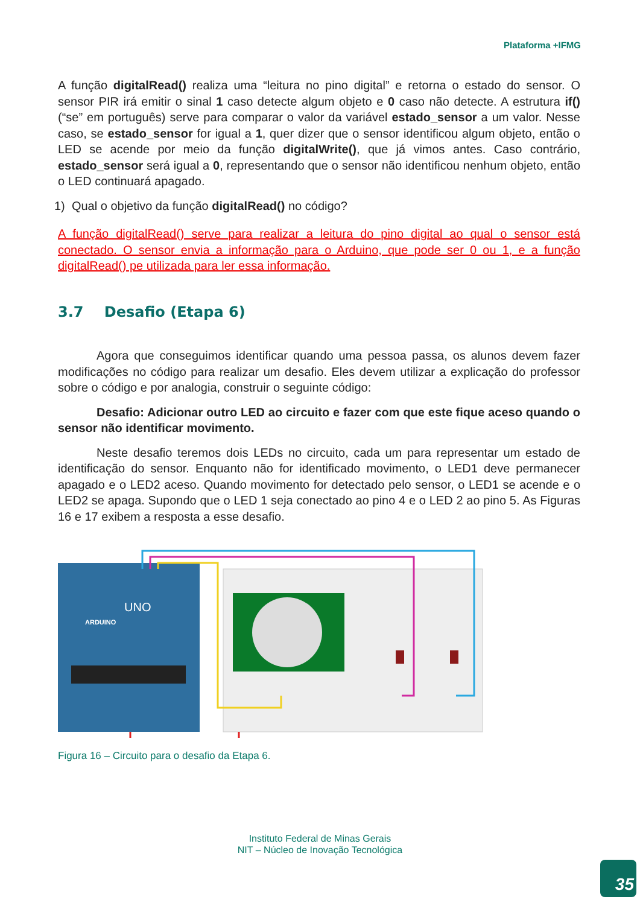Plataforma +IFMG
A função digitalRead() realiza uma “leitura no pino digital” e retorna o estado do sensor. O sensor PIR irá emitir o sinal 1 caso detecte algum objeto e 0 caso não detecte. A estrutura if() (“se” em português) serve para comparar o valor da variável estado_sensor a um valor. Nesse caso, se estado_sensor for igual a 1, quer dizer que o sensor identificou algum objeto, então o LED se acende por meio da função digitalWrite(), que já vimos antes. Caso contrário, estado_sensor será igual a 0, representando que o sensor não identificou nenhum objeto, então o LED continuará apagado.
1) Qual o objetivo da função digitalRead() no código?
A função digitalRead() serve para realizar a leitura do pino digital ao qual o sensor está conectado. O sensor envia a informação para o Arduino, que pode ser 0 ou 1, e a função digitalRead() pe utilizada para ler essa informação.
3.7 Desafio (Etapa 6)
Agora que conseguimos identificar quando uma pessoa passa, os alunos devem fazer modificações no código para realizar um desafio. Eles devem utilizar a explicação do professor sobre o código e por analogia, construir o seguinte código:
Desafio: Adicionar outro LED ao circuito e fazer com que este fique aceso quando o sensor não identificar movimento.
Neste desafio teremos dois LEDs no circuito, cada um para representar um estado de identificação do sensor. Enquanto não for identificado movimento, o LED1 deve permanecer apagado e o LED2 aceso. Quando movimento for detectado pelo sensor, o LED1 se acende e o LED2 se apaga. Supondo que o LED 1 seja conectado ao pino 4 e o LED 2 ao pino 5. As Figuras 16 e 17 exibem a resposta a esse desafio.
UNO
ARDUINO
Figura 16 – Circuito para o desafio da Etapa 6.
Instituto Federal de Minas Gerais
NIT – Núcleo de Inovação Tecnológica
35